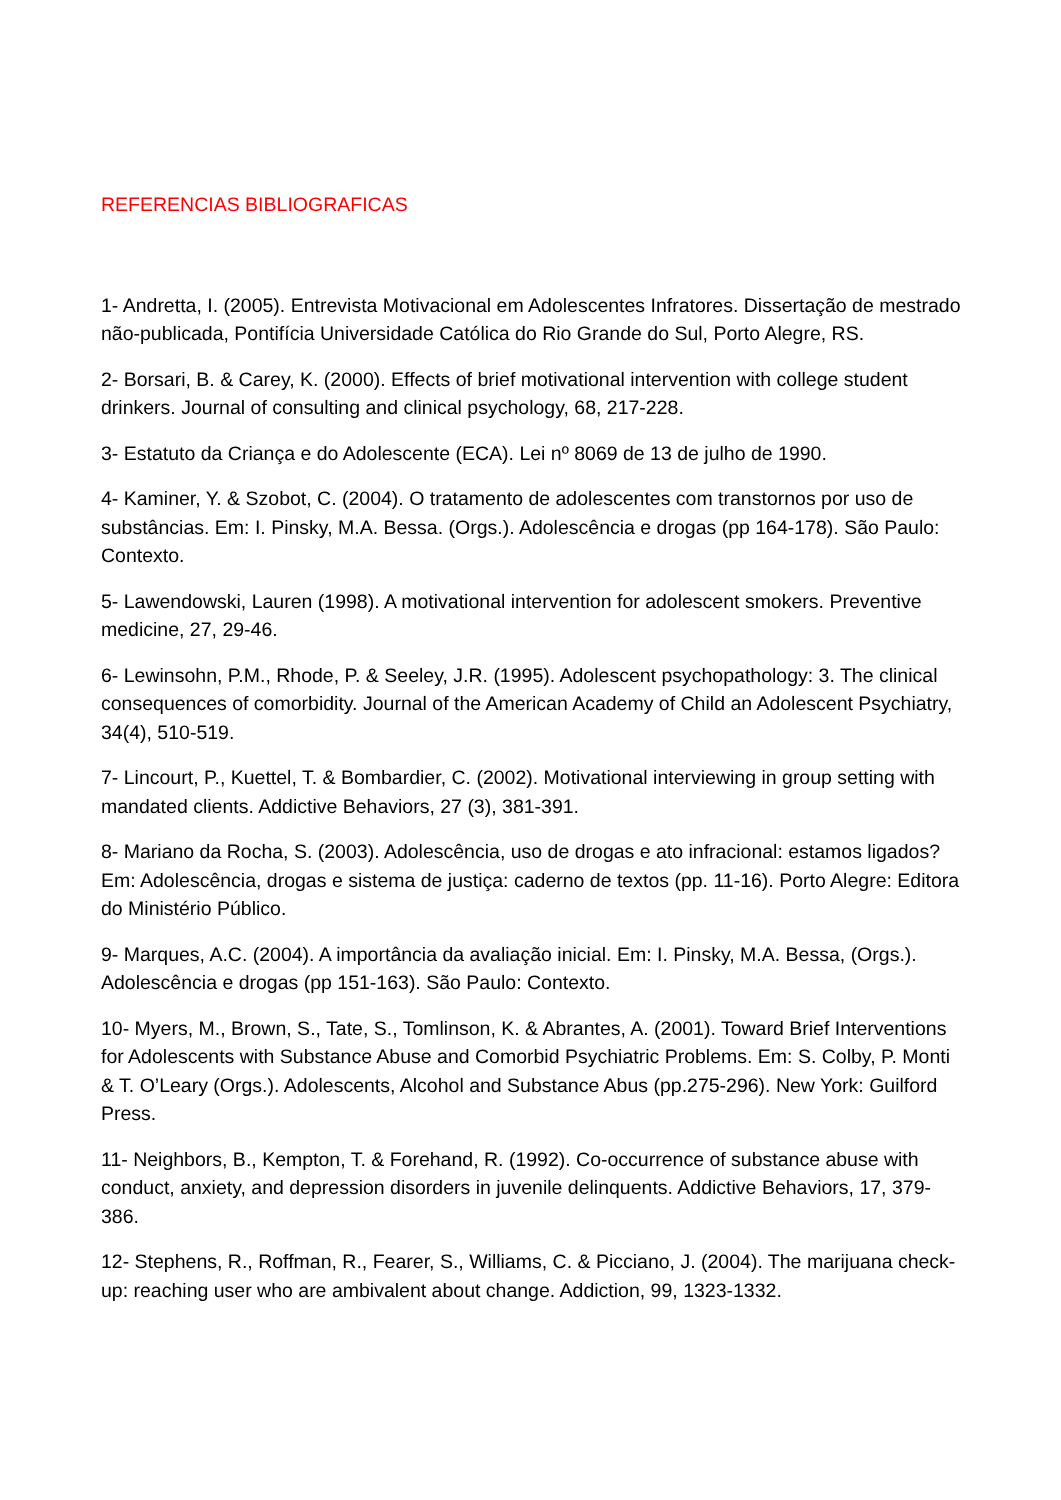REFERENCIAS BIBLIOGRAFICAS
1- Andretta, I. (2005). Entrevista Motivacional em Adolescentes Infratores. Dissertação de mestrado não-publicada, Pontifícia Universidade Católica do Rio Grande do Sul, Porto Alegre, RS.
2- Borsari, B. & Carey, K. (2000). Effects of brief motivational intervention with college student drinkers. Journal of consulting and clinical psychology, 68, 217-228.
3- Estatuto da Criança e do Adolescente (ECA). Lei nº 8069 de 13 de julho de 1990.
4- Kaminer, Y. & Szobot, C. (2004). O tratamento de adolescentes com transtornos por uso de substâncias. Em: I. Pinsky, M.A. Bessa. (Orgs.). Adolescência e drogas (pp 164-178). São Paulo: Contexto.
5- Lawendowski, Lauren (1998). A motivational intervention for adolescent smokers. Preventive medicine, 27, 29-46.
6- Lewinsohn, P.M., Rhode, P. & Seeley, J.R. (1995). Adolescent psychopathology: 3. The clinical consequences of comorbidity. Journal of the American Academy of Child an Adolescent Psychiatry, 34(4), 510-519.
7- Lincourt, P., Kuettel, T. & Bombardier, C. (2002). Motivational interviewing in group setting with mandated clients. Addictive Behaviors, 27 (3), 381-391.
8- Mariano da Rocha, S. (2003). Adolescência, uso de drogas e ato infracional: estamos ligados? Em: Adolescência, drogas e sistema de justiça: caderno de textos (pp. 11-16). Porto Alegre: Editora do Ministério Público.
9- Marques, A.C. (2004). A importância da avaliação inicial. Em: I. Pinsky, M.A. Bessa, (Orgs.). Adolescência e drogas (pp 151-163). São Paulo: Contexto.
10- Myers, M., Brown, S., Tate, S., Tomlinson, K. & Abrantes, A. (2001). Toward Brief Interventions for Adolescents with Substance Abuse and Comorbid Psychiatric Problems. Em: S. Colby, P. Monti & T. O’Leary (Orgs.). Adolescents, Alcohol and Substance Abus (pp.275-296). New York: Guilford Press.
11- Neighbors, B., Kempton, T. & Forehand, R. (1992). Co-occurrence of substance abuse with conduct, anxiety, and depression disorders in juvenile delinquents. Addictive Behaviors, 17, 379-386.
12- Stephens, R., Roffman, R., Fearer, S., Williams, C. & Picciano, J. (2004). The marijuana check-up: reaching user who are ambivalent about change. Addiction, 99, 1323-1332.